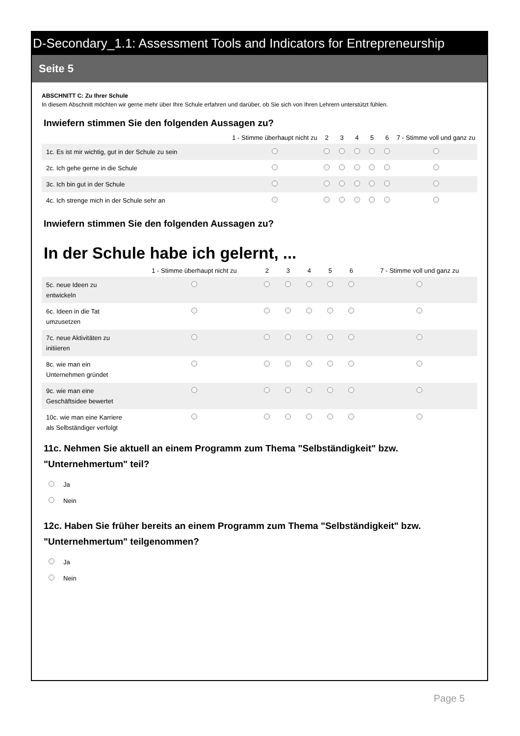D-Secondary_1.1: Assessment Tools and Indicators for Entrepreneurship
Seite 5
ABSCHNITT C: Zu Ihrer Schule
In diesem Abschnitt möchten wir gerne mehr über Ihre Schule erfahren und darüber, ob Sie sich von Ihren Lehrern unterstützt fühlen.
Inwiefern stimmen Sie den folgenden Aussagen zu?
| | 1 - Stimme überhaupt nicht zu | 2 | 3 | 4 | 5 | 6 | 7 - Stimme voll und ganz zu |
| --- | --- | --- | --- | --- | --- | --- | --- |
| 1c. Es ist mir wichtig, gut in der Schule zu sein | | | | | | | |
| 2c. Ich gehe gerne in die Schule | | | | | | | |
| 3c. Ich bin gut in der Schule | | | | | | | |
| 4c. Ich strenge mich in der Schule sehr an | | | | | | | |
Inwiefern stimmen Sie den folgenden Aussagen zu?
In der Schule habe ich gelernt, ...
| | 1 - Stimme überhaupt nicht zu | 2 | 3 | 4 | 5 | 6 | 7 - Stimme voll und ganz zu |
| --- | --- | --- | --- | --- | --- | --- | --- |
| 5c. neue Ideen zu entwickeln | | | | | | | |
| 6c. Ideen in die Tat umzusetzen | | | | | | | |
| 7c. neue Aktivitäten zu initiieren | | | | | | | |
| 8c. wie man ein Unternehmen gründet | | | | | | | |
| 9c. wie man eine Geschäftsidee bewertet | | | | | | | |
| 10c. wie man eine Karriere als Selbständiger verfolgt | | | | | | | |
11c. Nehmen Sie aktuell an einem Programm zum Thema "Selbständigkeit" bzw. "Unternehmertum" teil?
Ja
Nein
12c. Haben Sie früher bereits an einem Programm zum Thema "Selbständigkeit" bzw. "Unternehmertum" teilgenommen?
Ja
Nein
Page 5